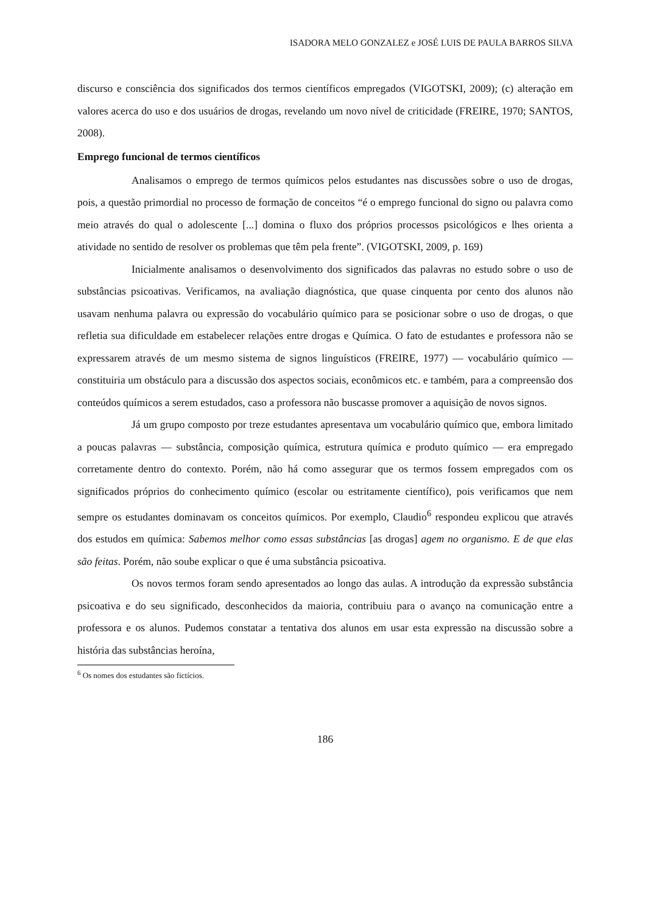ISADORA MELO GONZALEZ e JOSÉ LUIS DE PAULA BARROS SILVA
discurso e consciência dos significados dos termos científicos empregados (VIGOTSKI, 2009); (c) alteração em valores acerca do uso e dos usuários de drogas, revelando um novo nível de criticidade (FREIRE, 1970; SANTOS, 2008).
Emprego funcional de termos científicos
Analisamos o emprego de termos químicos pelos estudantes nas discussões sobre o uso de drogas, pois, a questão primordial no processo de formação de conceitos “é o emprego funcional do signo ou palavra como meio através do qual o adolescente [...] domina o fluxo dos próprios processos psicológicos e lhes orienta a atividade no sentido de resolver os problemas que têm pela frente”. (VIGOTSKI, 2009, p. 169)
Inicialmente analisamos o desenvolvimento dos significados das palavras no estudo sobre o uso de substâncias psicoativas. Verificamos, na avaliação diagnóstica, que quase cinquenta por cento dos alunos não usavam nenhuma palavra ou expressão do vocabulário químico para se posicionar sobre o uso de drogas, o que refletia sua dificuldade em estabelecer relações entre drogas e Química. O fato de estudantes e professora não se expressarem através de um mesmo sistema de signos linguísticos (FREIRE, 1977) — vocabulário químico —constituiria um obstáculo para a discussão dos aspectos sociais, econômicos etc. e também, para a compreensão dos conteúdos químicos a serem estudados, caso a professora não buscasse promover a aquisição de novos signos.
Já um grupo composto por treze estudantes apresentava um vocabulário químico que, embora limitado a poucas palavras — substância, composição química, estrutura química e produto químico — era empregado corretamente dentro do contexto. Porém, não há como assegurar que os termos fossem empregados com os significados próprios do conhecimento químico (escolar ou estritamente científico), pois verificamos que nem sempre os estudantes dominavam os conceitos químicos. Por exemplo, Claudio<sup>6</sup> respondeu explicou que através dos estudos em química: Sabemos melhor como essas substâncias [as drogas] agem no organismo. E de que elas são feitas. Porém, não soube explicar o que é uma substância psicoativa.
Os novos termos foram sendo apresentados ao longo das aulas. A introdução da expressão substância psicoativa e do seu significado, desconhecidos da maioria, contribuiu para o avanço na comunicação entre a professora e os alunos. Pudemos constatar a tentativa dos alunos em usar esta expressão na discussão sobre a história das substâncias heroína,
<sup>6</sup> Os nomes dos estudantes são fictícios.
186